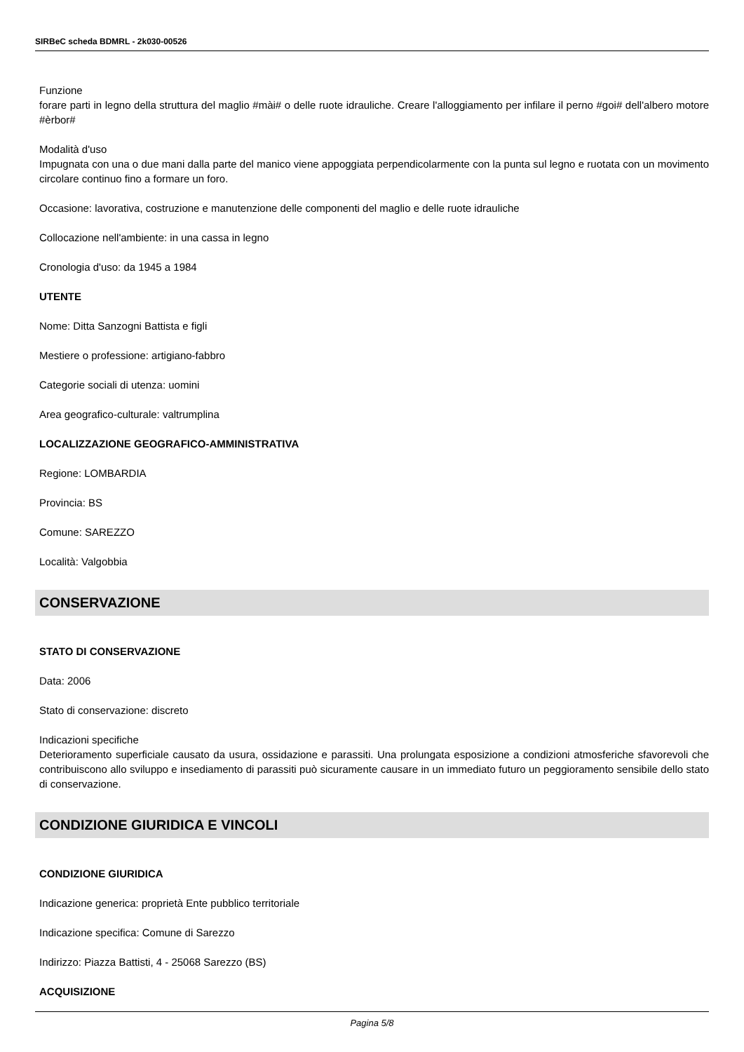SIRBeC scheda BDMRL - 2k030-00526
Funzione
forare parti in legno della struttura del maglio #mài# o delle ruote idrauliche. Creare l'alloggiamento per infilare il perno #goi# dell'albero motore #èrbor#
Modalità d'uso
Impugnata con una o due mani dalla parte del manico viene appoggiata perpendicolarmente con la punta sul legno e ruotata con un movimento circolare continuo fino a formare un foro.
Occasione: lavorativa, costruzione e manutenzione delle componenti del maglio e delle ruote idrauliche
Collocazione nell'ambiente: in una cassa in legno
Cronologia d'uso: da 1945 a 1984
UTENTE
Nome: Ditta Sanzogni Battista e figli
Mestiere o professione: artigiano-fabbro
Categorie sociali di utenza: uomini
Area geografico-culturale: valtrumplina
LOCALIZZAZIONE GEOGRAFICO-AMMINISTRATIVA
Regione: LOMBARDIA
Provincia: BS
Comune: SAREZZO
Località: Valgobbia
CONSERVAZIONE
STATO DI CONSERVAZIONE
Data: 2006
Stato di conservazione: discreto
Indicazioni specifiche
Deterioramento superficiale causato da usura, ossidazione e parassiti. Una prolungata esposizione a condizioni atmosferiche sfavorevoli che contribuiscono allo sviluppo e insediamento di parassiti può sicuramente causare in un immediato futuro un peggioramento sensibile dello stato di conservazione.
CONDIZIONE GIURIDICA E VINCOLI
CONDIZIONE GIURIDICA
Indicazione generica: proprietà Ente pubblico territoriale
Indicazione specifica: Comune di Sarezzo
Indirizzo: Piazza Battisti, 4 - 25068 Sarezzo (BS)
ACQUISIZIONE
Pagina 5/8